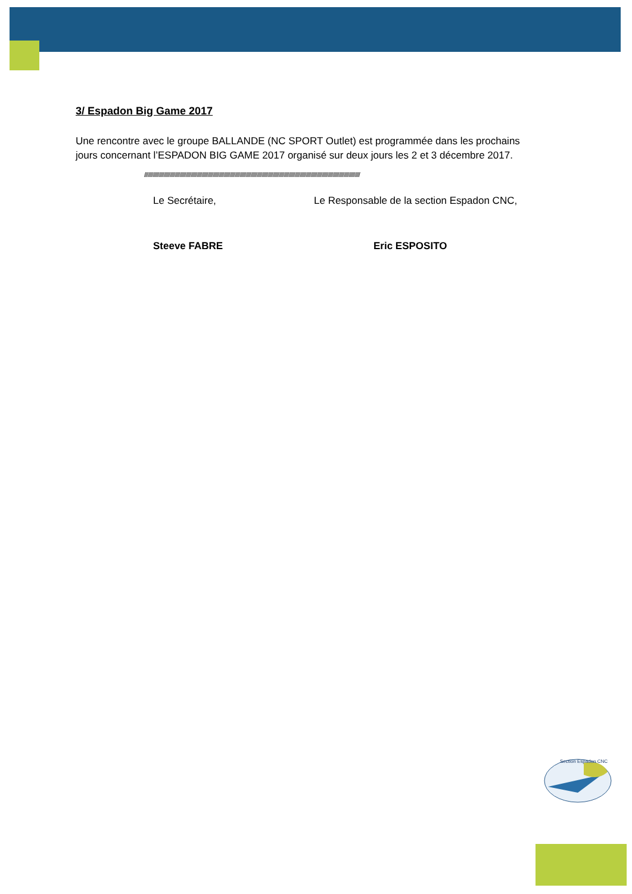Section Espadon CNC
3/ Espadon Big Game 2017
Une rencontre avec le groupe BALLANDE (NC SPORT Outlet) est programmée dans les prochains jours concernant l’ESPADON BIG GAME 2017 organisé sur deux jours les 2 et 3 décembre 2017.
////////////////////////////////////////////////////////////////////////////////////////////////////////////////////////////////////////////////////////////////////////////////
Le Secrétaire, Le Responsable de la section Espadon CNC,
Steeve FABRE Eric ESPOSITO